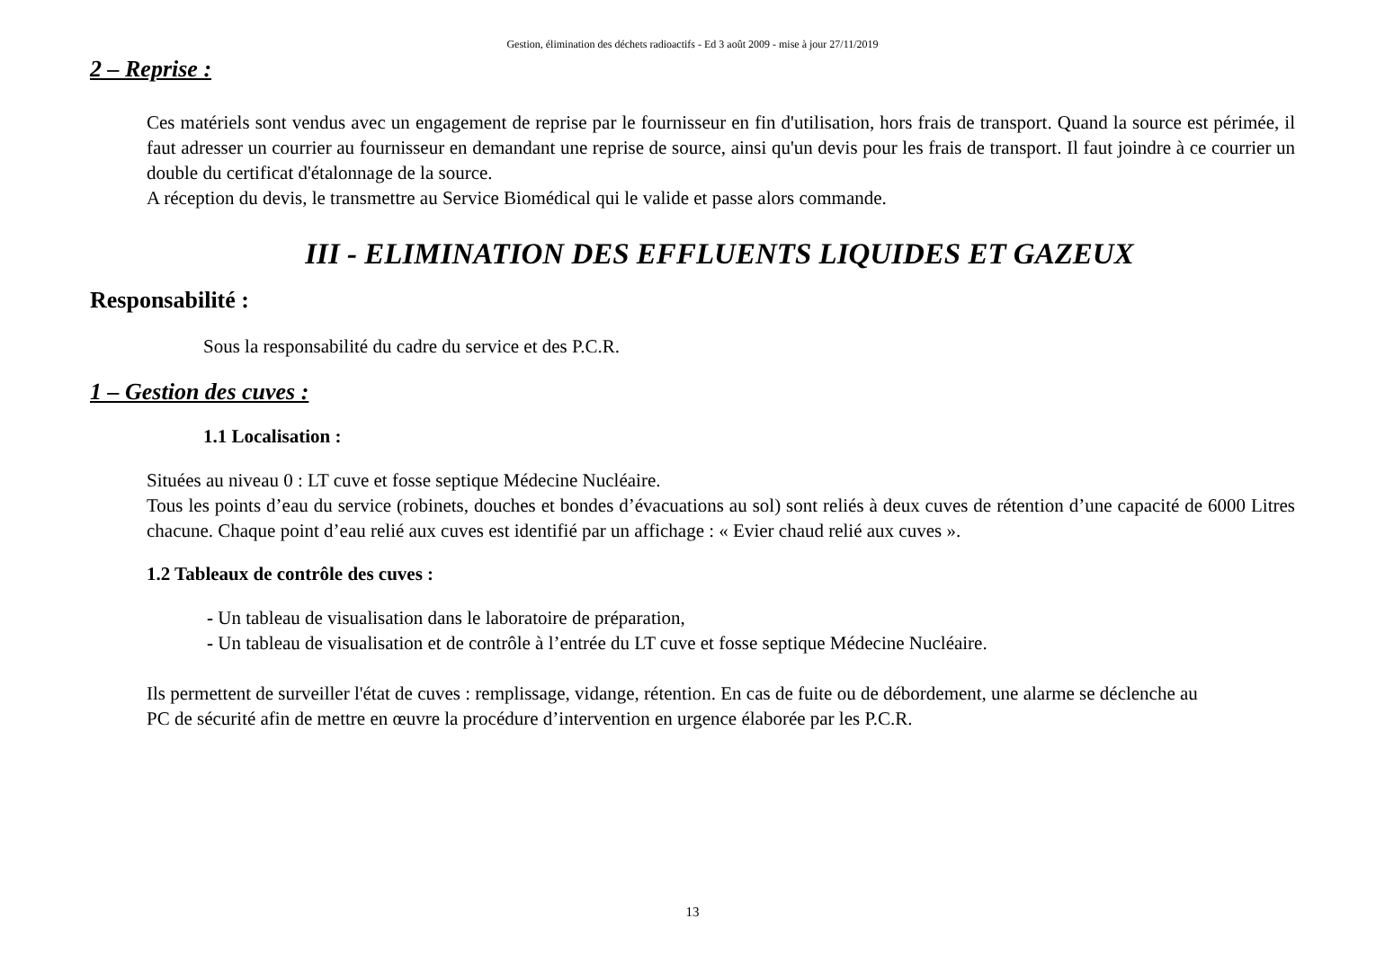Gestion, élimination des déchets radioactifs - Ed 3 août 2009 - mise à jour 27/11/2019
2 – Reprise :
Ces matériels sont vendus avec un engagement de reprise par le fournisseur en fin d'utilisation, hors frais de transport. Quand la source est périmée, il faut adresser un courrier au fournisseur en demandant une reprise de source, ainsi qu'un devis pour les frais de transport. Il faut joindre à ce courrier un double du certificat d'étalonnage de la source.
A réception du devis, le transmettre au Service Biomédical qui le valide et passe alors commande.
III - ELIMINATION DES EFFLUENTS LIQUIDES ET GAZEUX
Responsabilité :
Sous la responsabilité du cadre du service et des P.C.R.
1 – Gestion des cuves :
1.1 Localisation :
Situées au niveau 0 : LT cuve et fosse septique Médecine Nucléaire.
Tous les points d’eau du service (robinets, douches et bondes d’évacuations au sol) sont reliés à deux cuves de rétention d’une capacité de 6000 Litres chacune. Chaque point d’eau relié aux cuves est identifié par un affichage : « Evier chaud relié aux cuves ».
1.2 Tableaux de contrôle des cuves :
- Un tableau de visualisation dans le laboratoire de préparation,
- Un tableau de visualisation et de contrôle à l’entrée du LT cuve et fosse septique Médecine Nucléaire.
Ils permettent de surveiller l'état de cuves : remplissage, vidange, rétention. En cas de fuite ou de débordement, une alarme se déclenche au PC de sécurité afin de mettre en œuvre la procédure d’intervention en urgence élaborée par les P.C.R.
13